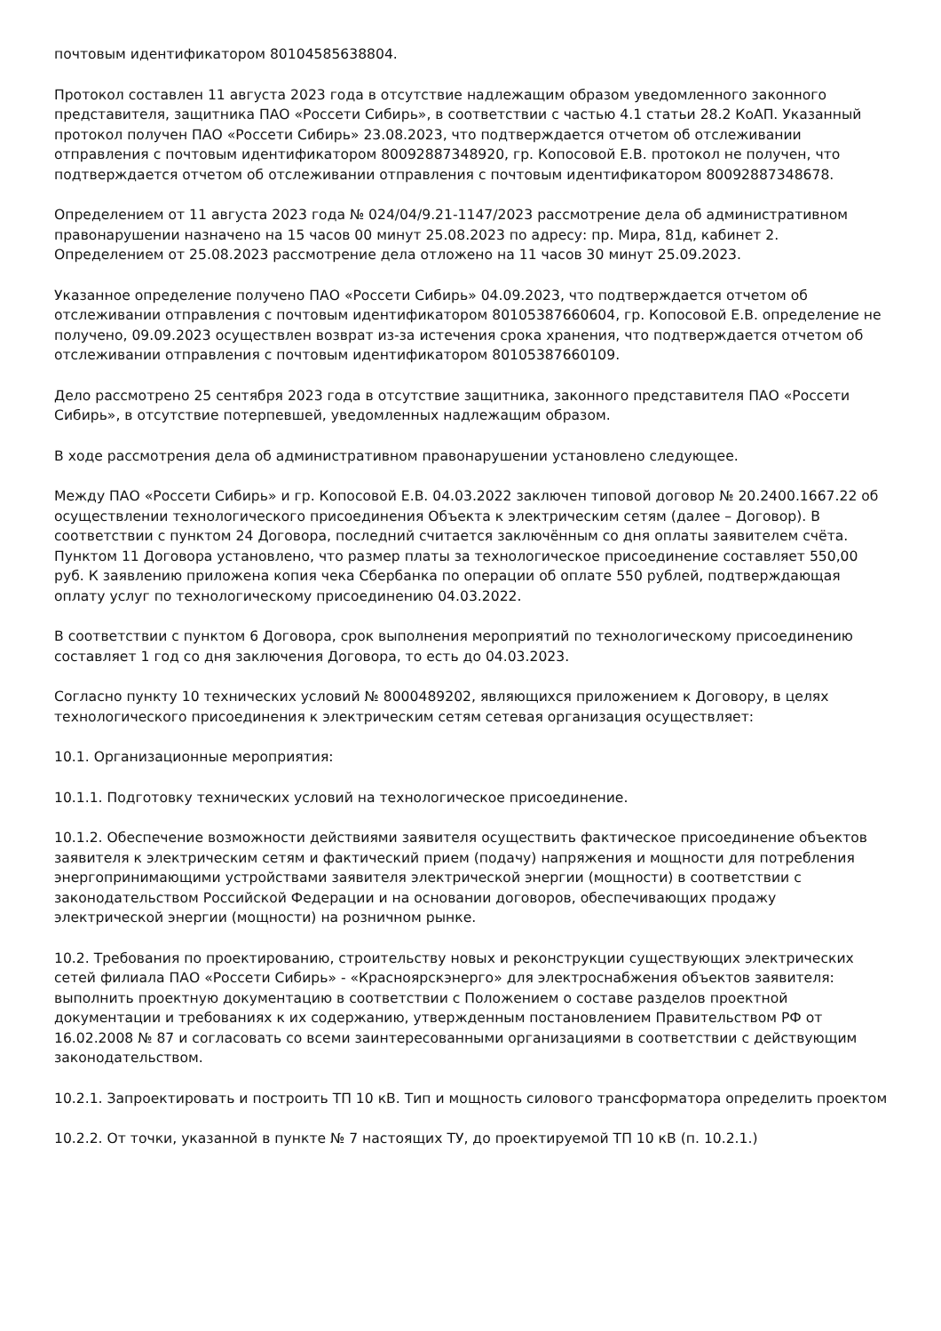почтовым идентификатором 80104585638804.
Протокол составлен 11 августа 2023 года в отсутствие надлежащим образом уведомленного законного представителя, защитника ПАО «Россети Сибирь», в соответствии с частью 4.1 статьи 28.2 КоАП. Указанный протокол получен ПАО «Россети Сибирь» 23.08.2023, что подтверждается отчетом об отслеживании отправления с почтовым идентификатором 80092887348920, гр. Копосовой Е.В. протокол не получен, что подтверждается отчетом об отслеживании отправления с почтовым идентификатором 80092887348678.
Определением от 11 августа 2023 года № 024/04/9.21-1147/2023 рассмотрение дела об административном правонарушении назначено на 15 часов 00 минут 25.08.2023 по адресу: пр. Мира, 81д, кабинет 2. Определением от 25.08.2023 рассмотрение дела отложено на 11 часов 30 минут 25.09.2023.
Указанное определение получено ПАО «Россети Сибирь» 04.09.2023, что подтверждается отчетом об отслеживании отправления с почтовым идентификатором 80105387660604, гр. Копосовой Е.В. определение не получено, 09.09.2023 осуществлен возврат из-за истечения срока хранения, что подтверждается отчетом об отслеживании отправления с почтовым идентификатором 80105387660109.
Дело рассмотрено 25 сентября 2023 года в отсутствие защитника, законного представителя ПАО «Россети Сибирь», в отсутствие потерпевшей, уведомленных надлежащим образом.
В ходе рассмотрения дела об административном правонарушении установлено следующее.
Между ПАО «Россети Сибирь» и гр. Копосовой Е.В. 04.03.2022 заключен типовой договор № 20.2400.1667.22 об осуществлении технологического присоединения Объекта к электрическим сетям (далее – Договор). В соответствии с пунктом 24 Договора, последний считается заключённым со дня оплаты заявителем счёта. Пунктом 11 Договора установлено, что размер платы за технологическое присоединение составляет 550,00 руб. К заявлению приложена копия чека Сбербанка по операции об оплате 550 рублей, подтверждающая оплату услуг по технологическому присоединению 04.03.2022.
В соответствии с пунктом 6 Договора, срок выполнения мероприятий по технологическому присоединению составляет 1 год со дня заключения Договора, то есть до 04.03.2023.
Согласно пункту 10 технических условий № 8000489202, являющихся приложением к Договору, в целях технологического присоединения к электрическим сетям сетевая организация осуществляет:
10.1. Организационные мероприятия:
10.1.1. Подготовку технических условий на технологическое присоединение.
10.1.2. Обеспечение возможности действиями заявителя осуществить фактическое присоединение объектов заявителя к электрическим сетям и фактический прием (подачу) напряжения и мощности для потребления энергопринимающими устройствами заявителя электрической энергии (мощности) в соответствии с законодательством Российской Федерации и на основании договоров, обеспечивающих продажу электрической энергии (мощности) на розничном рынке.
10.2. Требования по проектированию, строительству новых и реконструкции существующих электрических сетей филиала ПАО «Россети Сибирь» - «Красноярскэнерго» для электроснабжения объектов заявителя: выполнить проектную документацию в соответствии с Положением о составе разделов проектной документации и требованиях к их содержанию, утвержденным постановлением Правительством РФ от 16.02.2008 № 87 и согласовать со всеми заинтересованными организациями в соответствии с действующим законодательством.
10.2.1. Запроектировать и построить ТП 10 кВ. Тип и мощность силового трансформатора определить проектом
10.2.2. От точки, указанной в пункте № 7 настоящих ТУ, до проектируемой ТП 10 кВ (п. 10.2.1.)